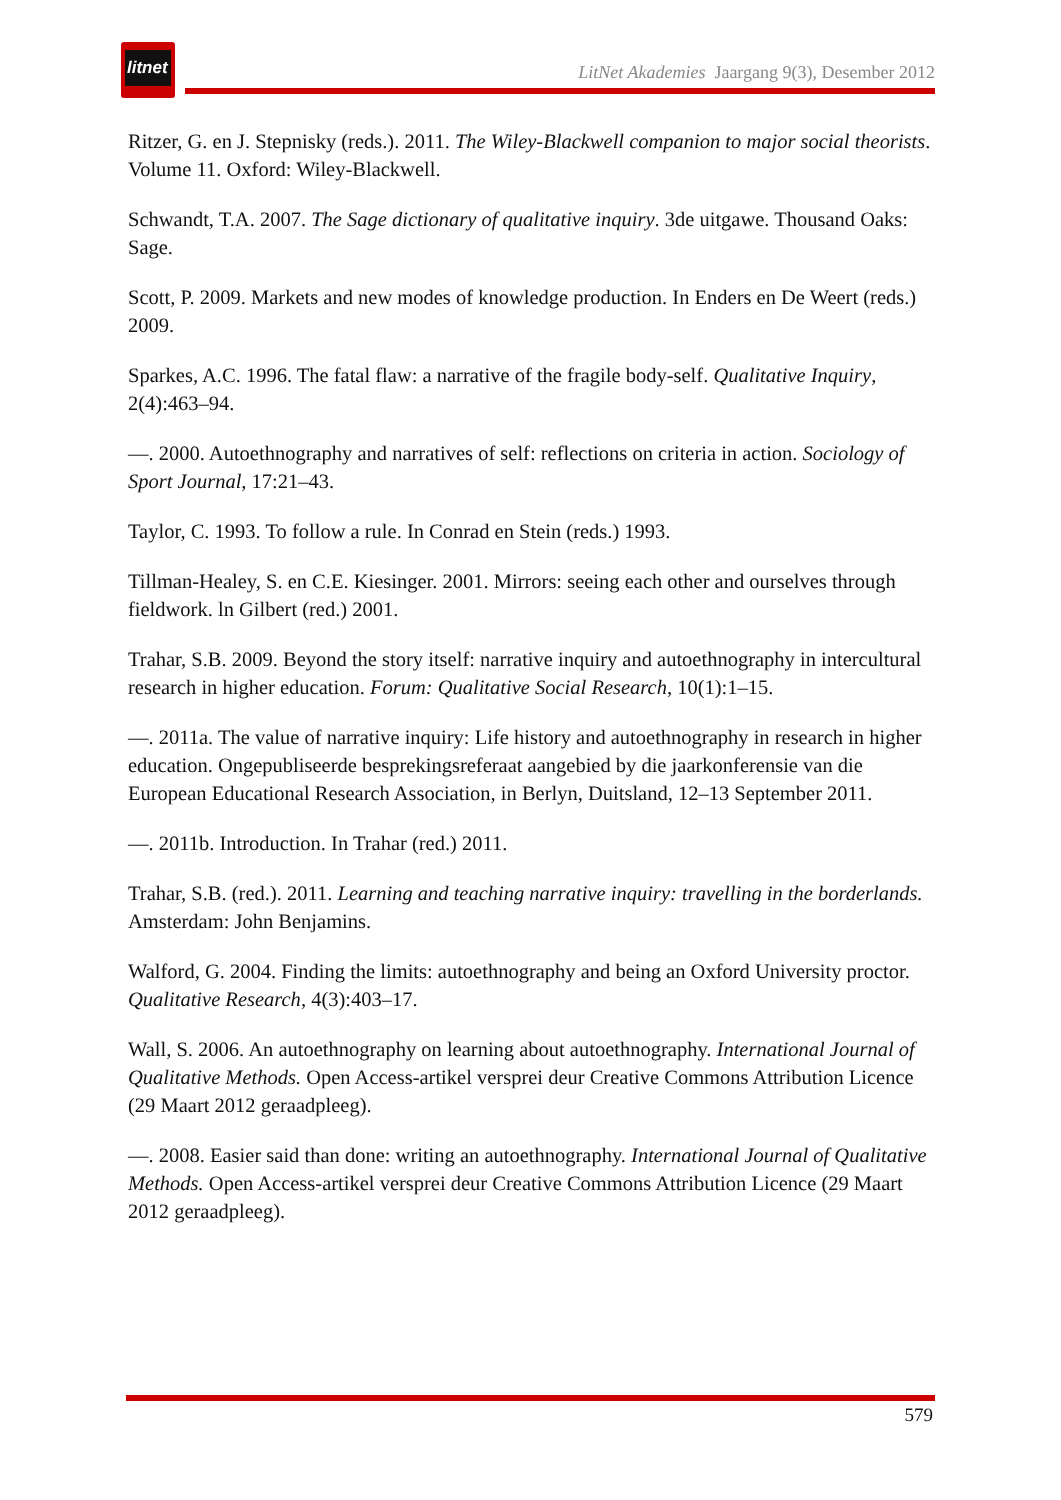litnet
LitNet Akademies Jaargang 9(3), Desember 2012
Ritzer, G. en J. Stepnisky (reds.). 2011. The Wiley-Blackwell companion to major social theorists. Volume 11. Oxford: Wiley-Blackwell.
Schwandt, T.A. 2007. The Sage dictionary of qualitative inquiry. 3de uitgawe. Thousand Oaks: Sage.
Scott, P. 2009. Markets and new modes of knowledge production. In Enders en De Weert (reds.) 2009.
Sparkes, A.C. 1996. The fatal flaw: a narrative of the fragile body-self. Qualitative Inquiry, 2(4):463–94.
—. 2000. Autoethnography and narratives of self: reflections on criteria in action. Sociology of Sport Journal, 17:21–43.
Taylor, C. 1993. To follow a rule. In Conrad en Stein (reds.) 1993.
Tillman-Healey, S. en C.E. Kiesinger. 2001. Mirrors: seeing each other and ourselves through fieldwork. ln Gilbert (red.) 2001.
Trahar, S.B. 2009. Beyond the story itself: narrative inquiry and autoethnography in intercultural research in higher education. Forum: Qualitative Social Research, 10(1):1–15.
—. 2011a. The value of narrative inquiry: Life history and autoethnography in research in higher education. Ongepubliseerde besprekingsreferaat aangebied by die jaarkonferensie van die European Educational Research Association, in Berlyn, Duitsland, 12–13 September 2011.
—. 2011b. Introduction. In Trahar (red.) 2011.
Trahar, S.B. (red.). 2011. Learning and teaching narrative inquiry: travelling in the borderlands. Amsterdam: John Benjamins.
Walford, G. 2004. Finding the limits: autoethnography and being an Oxford University proctor. Qualitative Research, 4(3):403–17.
Wall, S. 2006. An autoethnography on learning about autoethnography. International Journal of Qualitative Methods. Open Access-artikel versprei deur Creative Commons Attribution Licence (29 Maart 2012 geraadpleeg).
—. 2008. Easier said than done: writing an autoethnography. International Journal of Qualitative Methods. Open Access-artikel versprei deur Creative Commons Attribution Licence (29 Maart 2012 geraadpleeg).
579